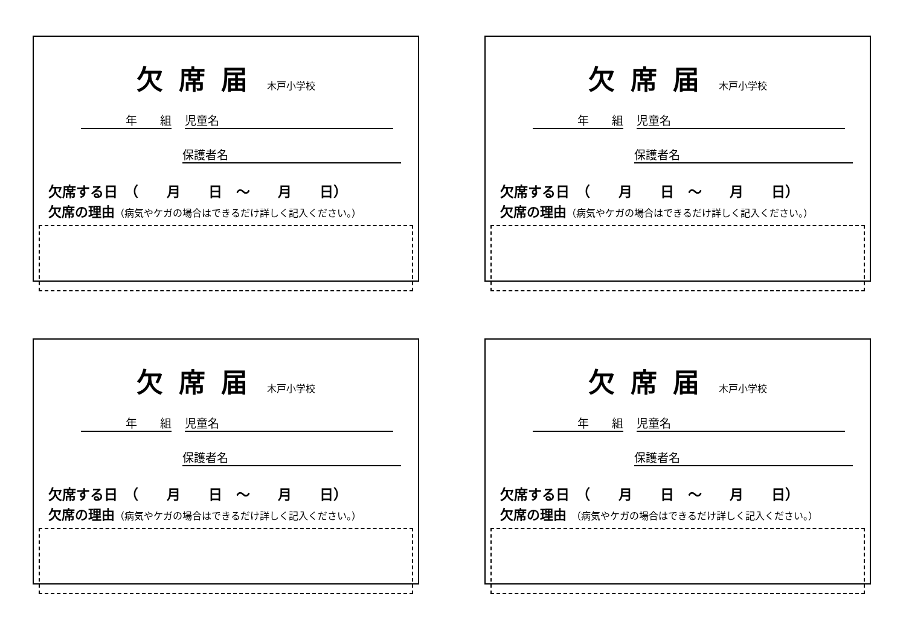欠席届 木戸小学校
年　　組 児童名
保護者名
欠席する日　（　　月　　日　～　　月　　日）
欠席の理由（病気やケガの場合はできるだけ詳しく記入ください。）
欠席届 木戸小学校
年　　組 児童名
保護者名
欠席する日　（　　月　　日　～　　月　　日）
欠席の理由（病気やケガの場合はできるだけ詳しく記入ください。）
欠席届 木戸小学校
年　　組 児童名
保護者名
欠席する日　（　　月　　日　～　　月　　日）
欠席の理由（病気やケガの場合はできるだけ詳しく記入ください。）
欠席届 木戸小学校
年　　組 児童名
保護者名
欠席する日　（　　月　　日　～　　月　　日）
欠席の理由 （病気やケガの場合はできるだけ詳しく記入ください。）